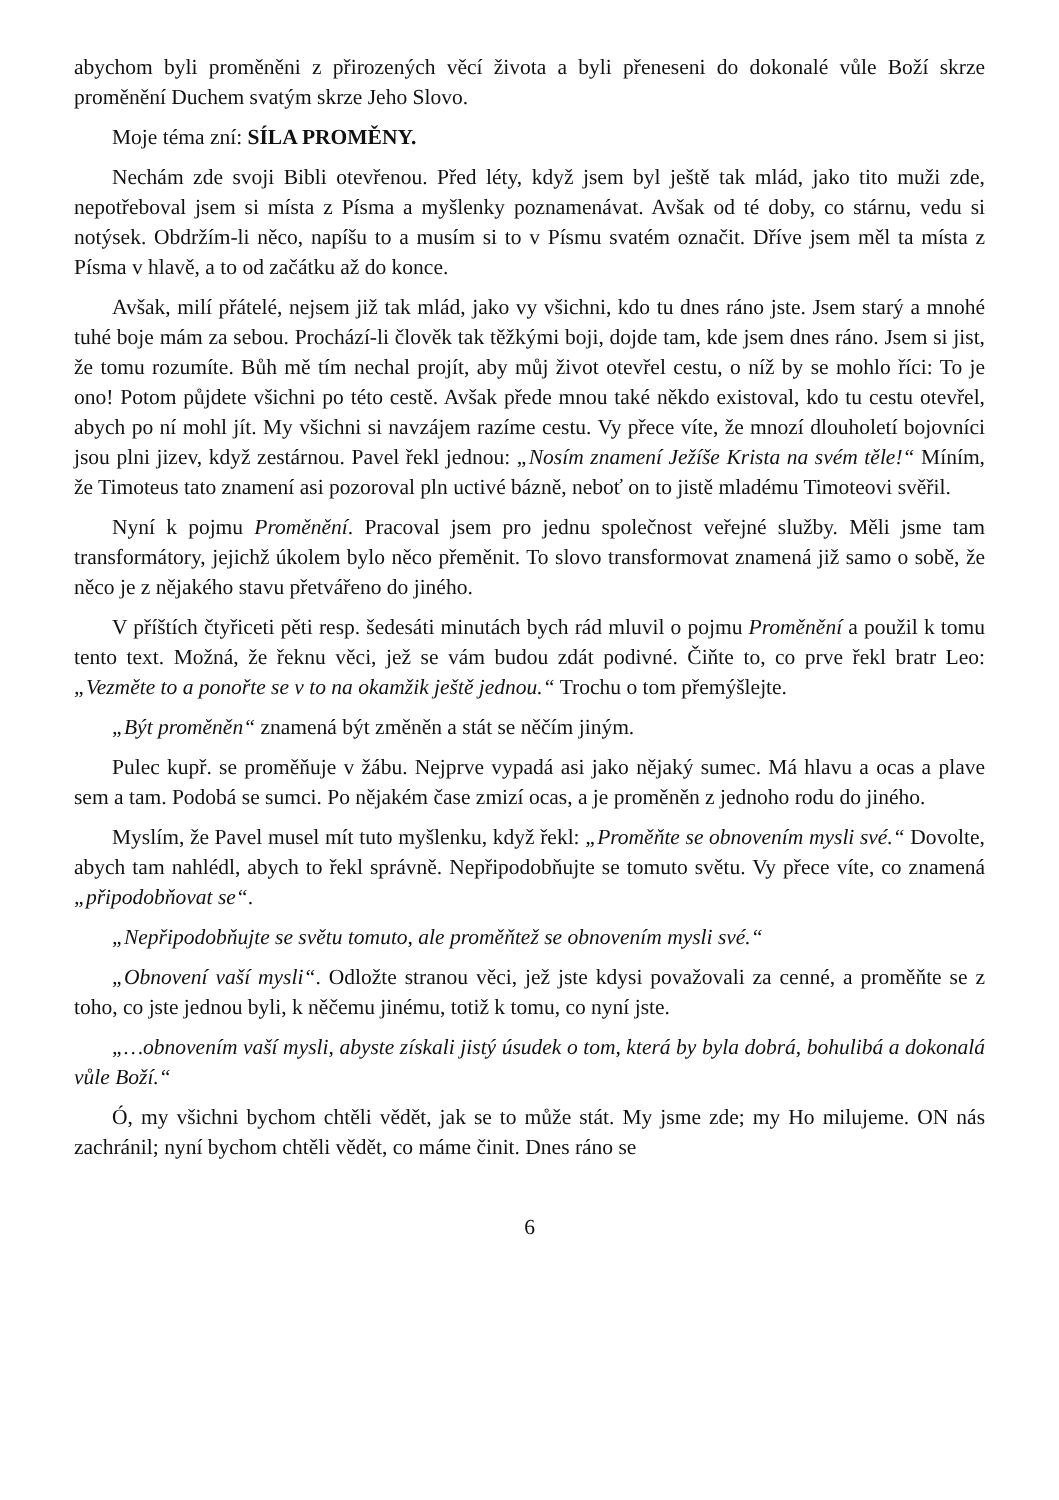abychom byli proměněni z přirozených věcí života a byli přeneseni do dokonalé vůle Boží skrze proměnění Duchem svatým skrze Jeho Slovo.
Moje téma zní: SÍLA PROMĚNY.
Nechám zde svoji Bibli otevřenou. Před léty, když jsem byl ještě tak mlád, jako tito muži zde, nepotřeboval jsem si místa z Písma a myšlenky poznamenávat. Avšak od té doby, co stárnu, vedu si notýsek. Obdržím-li něco, napíšu to a musím si to v Písmu svatém označit. Dříve jsem měl ta místa z Písma v hlavě, a to od začátku až do konce.
Avšak, milí přátelé, nejsem již tak mlád, jako vy všichni, kdo tu dnes ráno jste. Jsem starý a mnohé tuhé boje mám za sebou. Prochází-li člověk tak těžkými boji, dojde tam, kde jsem dnes ráno. Jsem si jist, že tomu rozumíte. Bůh mě tím nechal projít, aby můj život otevřel cestu, o níž by se mohlo říci: To je ono! Potom půjdete všichni po této cestě. Avšak přede mnou také někdo existoval, kdo tu cestu otevřel, abych po ní mohl jít. My všichni si navzájem razíme cestu. Vy přece víte, že mnozí dlouholetí bojovníci jsou plni jizev, když zestárnou. Pavel řekl jednou: „Nosím znamení Ježíše Krista na svém těle!“ Míním, že Timoteus tato znamení asi pozoroval pln uctivé bázně, neboť on to jistě mladému Timoteovi svěřil.
Nyní k pojmu Proměnění. Pracoval jsem pro jednu společnost veřejné služby. Měli jsme tam transformátory, jejichž úkolem bylo něco přeměnit. To slovo transformovat znamená již samo o sobě, že něco je z nějakého stavu přetvářeno do jiného.
V příštích čtyřiceti pěti resp. šedesáti minutách bych rád mluvil o pojmu Proměnění a použil k tomu tento text. Možná, že řeknu věci, jež se vám budou zdát podivné. Čiňte to, co prve řekl bratr Leo: „Vezměte to a ponořte se v to na okamžik ještě jednou.“ Trochu o tom přemýšlejte.
„Být proměněn“ znamená být změněn a stát se něčím jiným.
Pulec kupř. se proměňuje v žábu. Nejprve vypadá asi jako nějaký sumec. Má hlavu a ocas a plave sem a tam. Podobá se sumci. Po nějakém čase zmizí ocas, a je proměněn z jednoho rodu do jiného.
Myslím, že Pavel musel mít tuto myšlenku, když řekl: „Proměňte se obnovením mysli své.“ Dovolte, abych tam nahlédl, abych to řekl správně. Nepřipodobňujte se tomuto světu. Vy přece víte, co znamená „připodobňovat se“.
„Nepřipodobňujte se světu tomuto, ale proměňtež se obnovením mysli své.“
„Obnovení vaší mysli“. Odložte stranou věci, jež jste kdysi považovali za cenné, a proměňte se z toho, co jste jednou byli, k něčemu jinému, totiž k tomu, co nyní jste.
„…obnovením vaší mysli, abyste získali jistý úsudek o tom, která by byla dobrá, bohulibá a dokonalá vůle Boží.“
Ó, my všichni bychom chtěli vědět, jak se to může stát. My jsme zde; my Ho milujeme. ON nás zachránil; nyní bychom chtěli vědět, co máme činit. Dnes ráno se
6